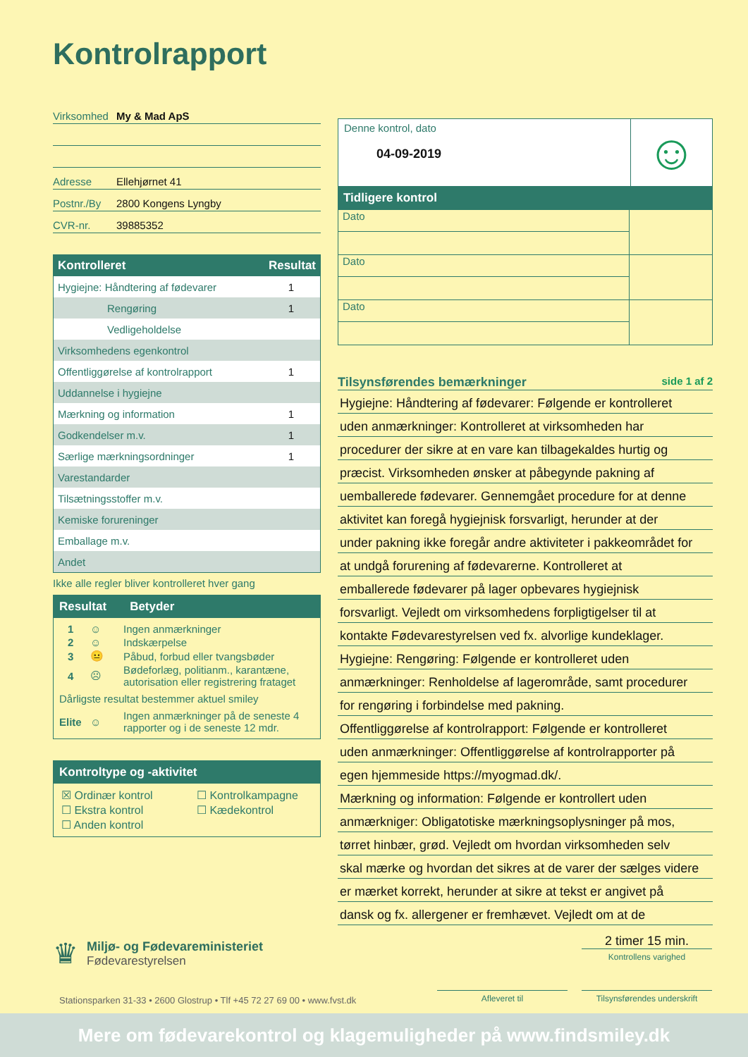Kontrolrapport
Virksomhed My & Mad ApS
Adresse Ellehjørnet 41
Postnr./By 2800 Kongens Lyngby
CVR-nr. 39885352
| Kontrolleret | Resultat |
| --- | --- |
| Hygiejne: Håndtering af fødevarer | 1 |
| Rengøring | 1 |
| Vedligeholdelse | |
| Virksomhedens egenkontrol | |
| Offentliggørelse af kontrolrapport | 1 |
| Uddannelse i hygiejne | |
| Mærkning og information | 1 |
| Godkendelser m.v. | 1 |
| Særlige mærkningsordninger | 1 |
| Varestandarder | |
| Tilsætningsstoffer m.v. | |
| Kemiske forureninger | |
| Emballage m.v. | |
| Andet | |
Ikke alle regler bliver kontrolleret hver gang
Resultat Betyder
| 1 | ☺ | Ingen anmærkninger |
| 2 | ☺ | Indskærpelse |
| 3 | 😐 | Påbud, forbud eller tvangsbøder |
| 4 | ☹ | Bødeforlæg, politianm., karantæne, autorisation eller registrering frataget |
| Dårligste resultat bestemmer aktuel smiley | | |
| Elite | ☺ | Ingen anmærkninger på de seneste 4 rapporter og i de seneste 12 mdr. |
Kontroltype og -aktivitet
| ☒ Ordinær kontrol | ☐ Kontrolkampagne |
| ☐ Ekstra kontrol | ☐ Kædekontrol |
| ☐ Anden kontrol | |
Denne kontrol, dato
04-09-2019
☺
Tidligere kontrol
| Dato | |
| Dato | |
| Dato | |
Tilsynsførendes bemærkninger side 1 af 2
Hygiejne: Håndtering af fødevarer: Følgende er kontrolleret
uden anmærkninger: Kontrolleret at virksomheden har
procedurer der sikre at en vare kan tilbagekaldes hurtig og
præcist. Virksomheden ønsker at påbegynde pakning af
uemballerede fødevarer. Gennemgået procedure for at denne
aktivitet kan foregå hygiejnisk forsvarligt, herunder at der
under pakning ikke foregår andre aktiviteter i pakkeområdet for
at undgå forurening af fødevarerne. Kontrolleret at
emballerede fødevarer på lager opbevares hygiejnisk
forsvarligt. Vejledt om virksomhedens forpligtigelser til at
kontakte Fødevarestyrelsen ved fx. alvorlige kundeklager.
Hygiejne: Rengøring: Følgende er kontrolleret uden
anmærkninger: Renholdelse af lagerområde, samt procedurer
for rengøring i forbindelse med pakning.
Offentliggørelse af kontrolrapport: Følgende er kontrolleret
uden anmærkninger: Offentliggørelse af kontrolrapporter på
egen hjemmeside https://myogmad.dk/.
Mærkning og information: Følgende er kontrollert uden
anmærkniger: Obligatotiske mærkningsoplysninger på mos,
tørret hinbær, grød. Vejledt om hvordan virksomheden selv
skal mærke og hvordan det sikres at de varer der sælges videre
er mærket korrekt, herunder at sikre at tekst er angivet på
dansk og fx. allergener er fremhævet. Vejledt om at de
♛
Miljø- og Fødevareministeriet
Fødevarestyrelsen
2 timer 15 min.
Kontrollens varighed
Stationsparken 31-33 • 2600 Glostrup • Tlf +45 72 27 69 00 • www.fvst.dk
Afleveret til
Tilsynsførendes underskrift
Mere om fødevarekontrol og klagemuligheder på www.findsmiley.dk